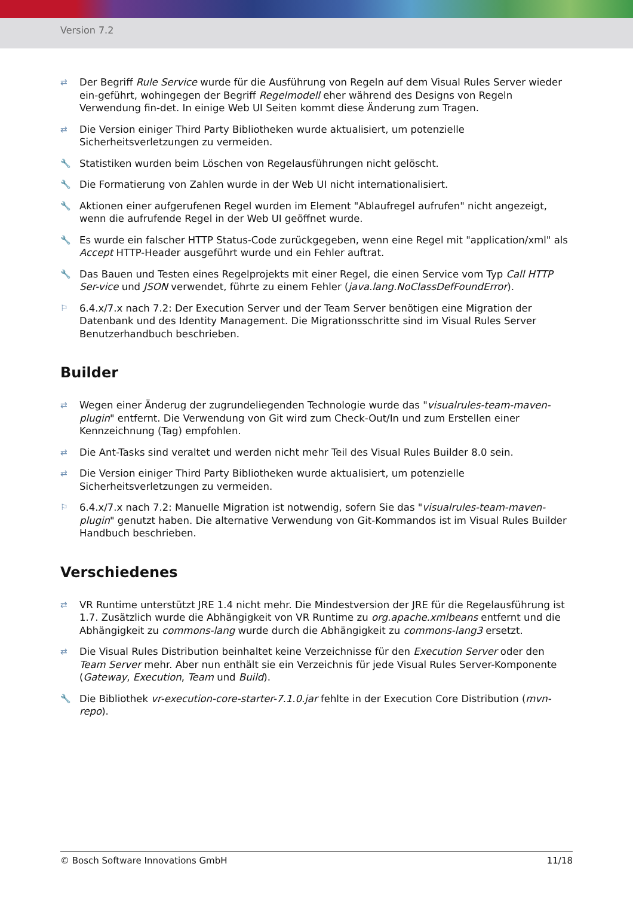Version 7.2
⇄
Der Begriff Rule Service wurde für die Ausführung von Regeln auf dem Visual Rules Server wieder ein-geführt, wohingegen der Begriff Regelmodell eher während des Designs von Regeln Verwendung fin-det. In einige Web UI Seiten kommt diese Änderung zum Tragen.
⇄
Die Version einiger Third Party Bibliotheken wurde aktualisiert, um potenzielle Sicherheitsverletzungen zu vermeiden.
🔧
Statistiken wurden beim Löschen von Regelausführungen nicht gelöscht.
🔧
Die Formatierung von Zahlen wurde in der Web UI nicht internationalisiert.
🔧
Aktionen einer aufgerufenen Regel wurden im Element "Ablaufregel aufrufen" nicht angezeigt, wenn die aufrufende Regel in der Web UI geöffnet wurde.
🔧
Es wurde ein falscher HTTP Status-Code zurückgegeben, wenn eine Regel mit "application/xml" als Accept HTTP-Header ausgeführt wurde und ein Fehler auftrat.
🔧
Das Bauen und Testen eines Regelprojekts mit einer Regel, die einen Service vom Typ Call HTTP Ser-vice und JSON verwendet, führte zu einem Fehler (java.lang.NoClassDefFoundError).
⚐
6.4.x/7.x nach 7.2: Der Execution Server und der Team Server benötigen eine Migration der Datenbank und des Identity Management. Die Migrationsschritte sind im Visual Rules Server Benutzerhandbuch beschrieben.
Builder
⇄
Wegen einer Änderug der zugrundeliegenden Technologie wurde das "visualrules-team-maven-plugin" entfernt. Die Verwendung von Git wird zum Check-Out/In und zum Erstellen einer Kennzeichnung (Tag) empfohlen.
⇄
Die Ant-Tasks sind veraltet und werden nicht mehr Teil des Visual Rules Builder 8.0 sein.
⇄
Die Version einiger Third Party Bibliotheken wurde aktualisiert, um potenzielle Sicherheitsverletzungen zu vermeiden.
⚐
6.4.x/7.x nach 7.2: Manuelle Migration ist notwendig, sofern Sie das "visualrules-team-maven-plugin" genutzt haben. Die alternative Verwendung von Git-Kommandos ist im Visual Rules Builder Handbuch beschrieben.
Verschiedenes
⇄
VR Runtime unterstützt JRE 1.4 nicht mehr. Die Mindestversion der JRE für die Regelausführung ist 1.7. Zusätzlich wurde die Abhängigkeit von VR Runtime zu org.apache.xmlbeans entfernt und die Abhängigkeit zu commons-lang wurde durch die Abhängigkeit zu commons-lang3 ersetzt.
⇄
Die Visual Rules Distribution beinhaltet keine Verzeichnisse für den Execution Server oder den Team Server mehr. Aber nun enthält sie ein Verzeichnis für jede Visual Rules Server-Komponente (Gateway, Execution, Team und Build).
🔧
Die Bibliothek vr-execution-core-starter-7.1.0.jar fehlte in der Execution Core Distribution (mvn-repo).
© Bosch Software Innovations GmbH 11/18